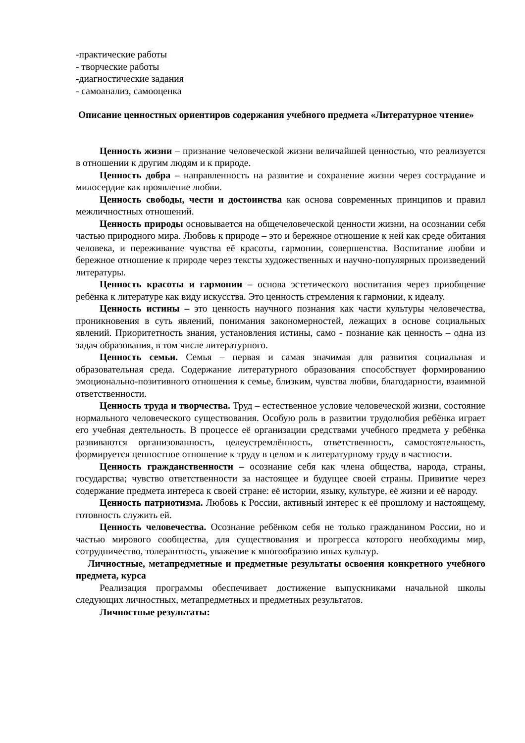-практические работы
- творческие работы
-диагностические задания
- самоанализ, самооценка
Описание ценностных ориентиров содержания учебного предмета «Литературное чтение»
Ценность жизни – признание человеческой жизни величайшей ценностью, что реализуется в отношении к другим людям и к природе.
Ценность добра – направленность на развитие и сохранение жизни через сострадание и милосердие как проявление любви.
Ценность свободы, чести и достоинства как основа современных принципов и правил межличностных отношений.
Ценность природы основывается на общечеловеческой ценности жизни, на осознании себя частью природного мира. Любовь к природе – это и бережное отношение к ней как среде обитания человека, и переживание чувства её красоты, гармонии, совершенства. Воспитание любви и бережное отношение к природе через тексты художественных и научно-популярных произведений литературы.
Ценность красоты и гармонии – основа эстетического воспитания через приобщение ребёнка к литературе как виду искусства. Это ценность стремления к гармонии, к идеалу.
Ценность истины – это ценность научного познания как части культуры человечества, проникновения в суть явлений, понимания закономерностей, лежащих в основе социальных явлений. Приоритетность знания, установления истины, само - познание как ценность – одна из задач образования, в том числе литературного.
Ценность семьи. Семья – первая и самая значимая для развития социальная и образовательная среда. Содержание литературного образования способствует формированию эмоционально-позитивного отношения к семье, близким, чувства любви, благодарности, взаимной ответственности.
Ценность труда и творчества. Труд – естественное условие человеческой жизни, состояние нормального человеческого существования. Особую роль в развитии трудолюбия ребёнка играет его учебная деятельность. В процессе её организации средствами учебного предмета у ребёнка развиваются организованность, целеустремлённость, ответственность, самостоятельность, формируется ценностное отношение к труду в целом и к литературному труду в частности.
Ценность гражданственности – осознание себя как члена общества, народа, страны, государства; чувство ответственности за настоящее и будущее своей страны. Привитие через содержание предмета интереса к своей стране: её истории, языку, культуре, её жизни и её народу.
Ценность патриотизма. Любовь к России, активный интерес к её прошлому и настоящему, готовность служить ей.
Ценность человечества. Осознание ребёнком себя не только гражданином России, но и частью мирового сообщества, для существования и прогресса которого необходимы мир, сотрудничество, толерантность, уважение к многообразию иных культур.
Личностные, метапредметные и предметные результаты освоения конкретного учебного предмета, курса
Реализация программы обеспечивает достижение выпускниками начальной школы следующих личностных, метапредметных и предметных результатов.
Личностные результаты: